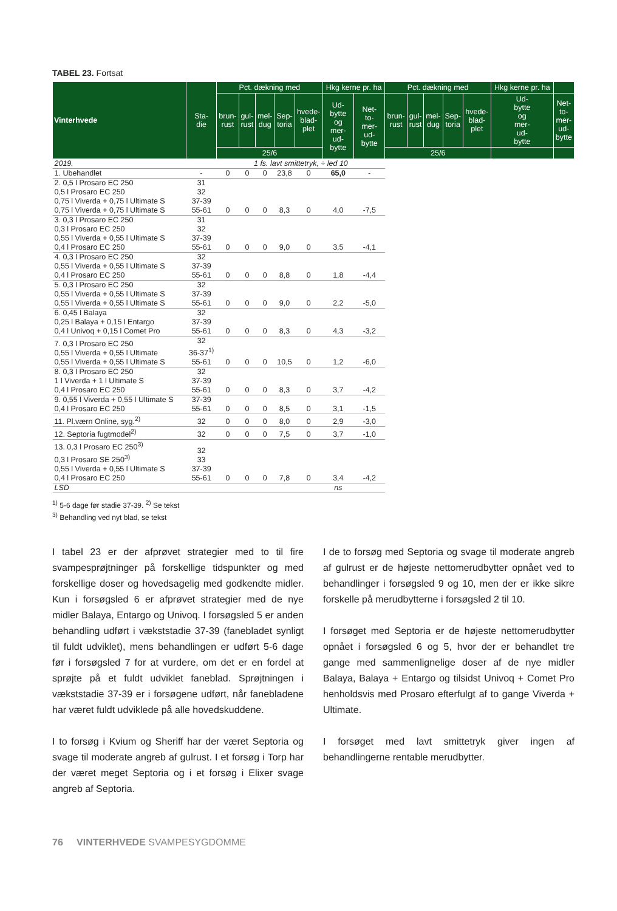TABEL 23. Fortsat
| Vinterhvede | Sta- die | Pct. dækning med | | | | | Hkg kerne pr. ha | | Pct. dækning med | | | | | Hkg kerne pr. ha | |
| --- | --- | --- | --- | --- | --- | --- | --- | --- | --- | --- | --- | --- | --- | --- | --- |
| | | brun- rust | gul- rust | mel- dug | Sep- toria | hvede- blad- plet | Ud- bytte og mer- ud- bytte | Net- to- mer- ud- bytte | brun- rust | gul- rust | mel- dug | Sep- toria | hvede- blad- plet | Ud- bytte og mer- ud- bytte | Net- to- mer- ud- bytte |
| | | 25/6 | | | | | | | 25/6 | | | | | | |
| 2019. | | 1 fs. lavt smittetryk, ÷ led 10 | | | | | | | | | | | | | |
| 1. Ubehandlet | - | 0 | 0 | 0 | 23,8 | 0 | 65,0 | - | | | | | | | |
| 2. 0,5 l Prosaro EC 250 0,5 l Prosaro EC 250 0,75 l Viverda + 0,75 l Ultimate S 0,75 l Viverda + 0,75 l Ultimate S | 31 32 37-39 55-61 | 0 | 0 | 0 | 8,3 | 0 | 4,0 | -7,5 | | | | | | | |
| 3. 0,3 l Prosaro EC 250 0,3 l Prosaro EC 250 0,55 l Viverda + 0,55 l Ultimate S 0,4 l Prosaro EC 250 | 31 32 37-39 55-61 | 0 | 0 | 0 | 9,0 | 0 | 3,5 | -4,1 | | | | | | | |
| 4. 0,3 l Prosaro EC 250 0,55 l Viverda + 0,55 l Ultimate S 0,4 l Prosaro EC 250 | 32 37-39 55-61 | 0 | 0 | 0 | 8,8 | 0 | 1,8 | -4,4 | | | | | | | |
| 5. 0,3 l Prosaro EC 250 0,55 l Viverda + 0,55 l Ultimate S 0,55 l Viverda + 0,55 l Ultimate S | 32 37-39 55-61 | 0 | 0 | 0 | 9,0 | 0 | 2,2 | -5,0 | | | | | | | |
| 6. 0,45 l Balaya 0,25 l Balaya + 0,15 l Entargo 0,4 l Univoq + 0,15 l Comet Pro | 32 37-39 55-61 | 0 | 0 | 0 | 8,3 | 0 | 4,3 | -3,2 | | | | | | | |
| 7. 0,3 l Prosaro EC 250 0,55 l Viverda + 0,55 l Ultimate 0,55 l Viverda + 0,55 l Ultimate S | 32 36-37<sup>1)</sup> 55-61 | 0 | 0 | 0 | 10,5 | 0 | 1,2 | -6,0 | | | | | | | |
| 8. 0,3 l Prosaro EC 250 1 l Viverda + 1 l Ultimate S 0,4 l Prosaro EC 250 | 32 37-39 55-61 | 0 | 0 | 0 | 8,3 | 0 | 3,7 | -4,2 | | | | | | | |
| 9. 0,55 l Viverda + 0,55 l Ultimate S 0,4 l Prosaro EC 250 | 37-39 55-61 | 0 | 0 | 0 | 8,5 | 0 | 3,1 | -1,5 | | | | | | | |
| 11. Pl.værn Online, syg.<sup>2)</sup> | 32 | 0 | 0 | 0 | 8,0 | 0 | 2,9 | -3,0 | | | | | | | |
| 12. Septoria fugtmodel<sup>2)</sup> | 32 | 0 | 0 | 0 | 7,5 | 0 | 3,7 | -1,0 | | | | | | | |
| 13. 0,3 l Prosaro EC 250<sup>3)</sup> 0,3 l Prosaro SE 250<sup>3)</sup> 0,55 l Viverda + 0,55 l Ultimate S 0,4 l Prosaro EC 250 | 32 33 37-39 55-61 | 0 | 0 | 0 | 7,8 | 0 | 3,4 | -4,2 | | | | | | | |
| LSD | | | | | | | ns | | | | | | | | |
<sup>1)</sup> 5-6 dage før stadie 37-39. <sup>2)</sup> Se tekst
<sup>3)</sup> Behandling ved nyt blad, se tekst
I tabel 23 er der afprøvet strategier med to til fire svampesprøjtninger på forskellige tidspunkter og med forskellige doser og hovedsagelig med godkendte midler. Kun i forsøgsled 6 er afprøvet strategier med de nye midler Balaya, Entargo og Univoq. I forsøgsled 5 er anden behandling udført i vækststadie 37-39 (fanebladet synligt til fuldt udviklet), mens behandlingen er udført 5-6 dage før i forsøgsled 7 for at vurdere, om det er en fordel at sprøjte på et fuldt udviklet faneblad. Sprøjtningen i vækststadie 37-39 er i forsøgene udført, når fanebladene har været fuldt udviklede på alle hovedskuddene.
I to forsøg i Kvium og Sheriff har der været Septoria og svage til moderate angreb af gulrust. I et forsøg i Torp har der været meget Septoria og i et forsøg i Elixer svage angreb af Septoria.
I de to forsøg med Septoria og svage til moderate angreb af gulrust er de højeste nettomerudbytter opnået ved to behandlinger i forsøgsled 9 og 10, men der er ikke sikre forskelle på merudbytterne i forsøgsled 2 til 10.
I forsøget med Septoria er de højeste nettomerudbytter opnået i forsøgsled 6 og 5, hvor der er behandlet tre gange med sammenlignelige doser af de nye midler Balaya, Balaya + Entargo og tilsidst Univoq + Comet Pro henholdsvis med Prosaro efterfulgt af to gange Viverda + Ultimate.
I forsøget med lavt smittetryk giver ingen af behandlingerne rentable merudbytter.
76 VINTERHVEDE SVAMPESYGDOMME